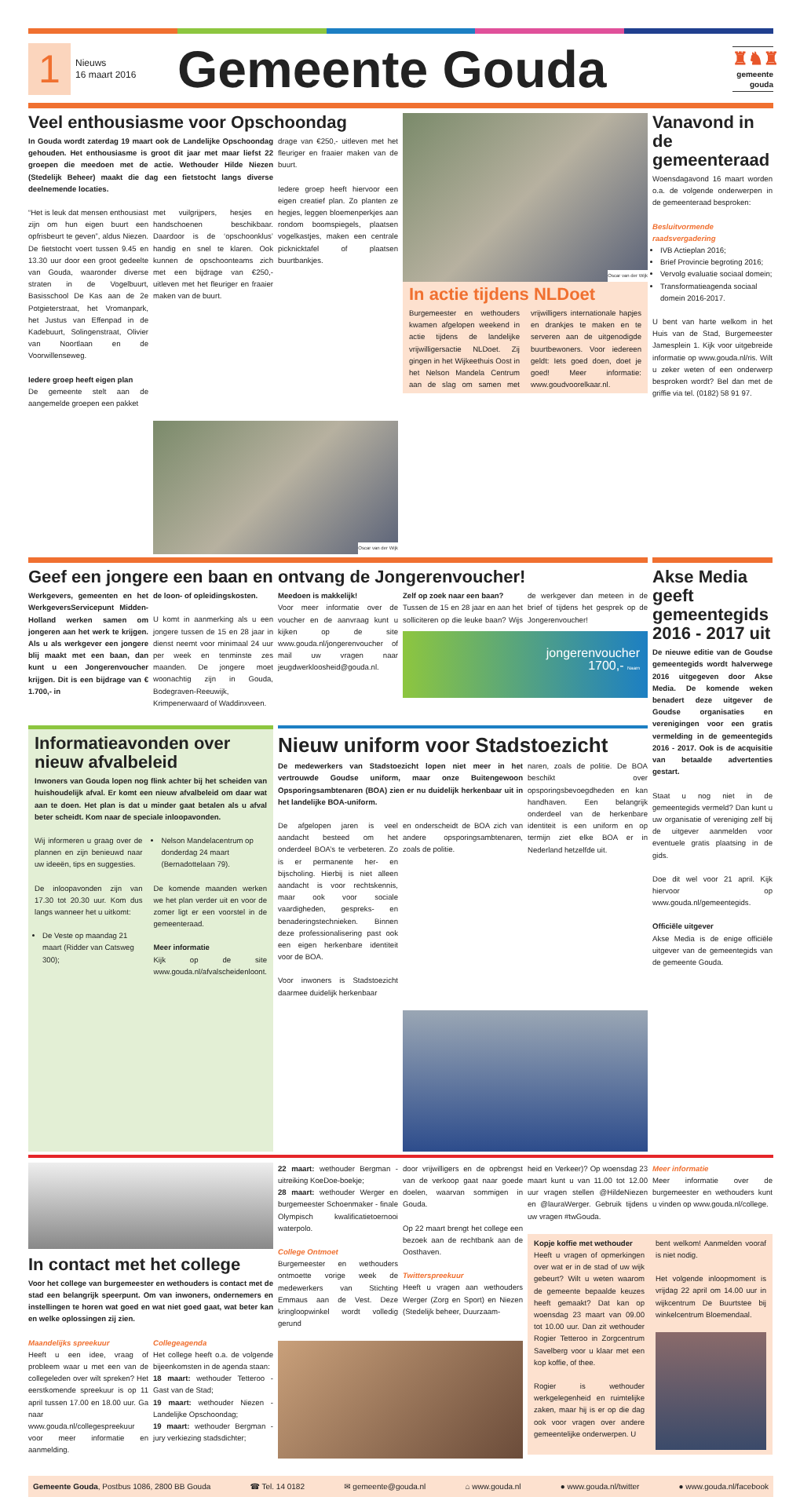1
Nieuws
16 maart 2016
Gemeente Gouda
♜♞♜
gemeente
gouda
Veel enthousiasme voor Opschoondag
In Gouda wordt zaterdag 19 maart ook de Landelijke Opschoondag gehouden. Het enthousiasme is groot dit jaar met maar liefst 22 groepen die meedoen met de actie. Wethouder Hilde Niezen (Stedelijk Beheer) maakt die dag een fietstocht langs diverse deelnemende locaties.
“Het is leuk dat mensen enthousiast zijn om hun eigen buurt een opfrisbeurt te geven”, aldus Niezen. De fietstocht voert tussen 9.45 en 13.30 uur door een groot gedeelte van Gouda, waaronder diverse straten in de Vogelbuurt, Basisschool De Kas aan de 2e Potgieterstraat, het Vromanpark, het Justus van Effenpad in de Kadebuurt, Solingenstraat, Olivier van Noortlaan en de Voorwillenseweg.
Iedere groep heeft eigen plan
De gemeente stelt aan de aangemelde groepen een pakket
met vuilgrijpers, hesjes en handschoenen beschikbaar. Daardoor is de ‘opschoonklus’ handig en snel te klaren. Ook kunnen de opschoonteams zich met een bijdrage van €250,- uitleven met het fleuriger en fraaier maken van de buurt.
drage van €250,- uitleven met het fleuriger en fraaier maken van de buurt.
Iedere groep heeft hiervoor een eigen creatief plan. Zo planten ze hegjes, leggen bloemenperkjes aan rondom boomspiegels, plaatsen vogelkastjes, maken een centrale picknicktafel of plaatsen buurtbankjes.
Oscar van der Wijk
Oscar van der Wijk
In actie tijdens NLDoet
Burgemeester en wethouders kwamen afgelopen weekend in actie tijdens de landelijke vrijwilligersactie NLDoet. Zij gingen in het Wijkeethuis Oost in het Nelson Mandela Centrum aan de slag om samen met vrijwilligers internationale hapjes en drankjes te maken en te serveren aan de uitgenodigde buurtbewoners. Voor iedereen geldt: Iets goed doen, doet je goed! Meer informatie: www.goudvoorelkaar.nl.
Vanavond in de gemeenteraad
Woensdagavond 16 maart worden o.a. de volgende onderwerpen in de gemeenteraad besproken:
Besluitvormende raadsvergadering
IVB Actieplan 2016;
Brief Provincie begroting 2016;
Vervolg evaluatie sociaal domein;
Transformatieagenda sociaal domein 2016-2017.
U bent van harte welkom in het Huis van de Stad, Burgemeester Jamesplein 1. Kijk voor uitgebreide informatie op www.gouda.nl/ris. Wilt u zeker weten of een onderwerp besproken wordt? Bel dan met de griffie via tel. (0182) 58 91 97.
Geef een jongere een baan en ontvang de Jongerenvoucher!
Werkgevers, gemeenten en het WerkgeversServicepunt Midden-Holland werken samen om jongeren aan het werk te krijgen. Als u als werkgever een jongere blij maakt met een baan, dan kunt u een Jongerenvoucher krijgen. Dit is een bijdrage van € 1.700,- in
de loon- of opleidingskosten.
U komt in aanmerking als u een jongere tussen de 15 en 28 jaar in dienst neemt voor minimaal 24 uur per week en tenminste zes maanden. De jongere moet woonachtig zijn in Gouda, Bodegraven-Reeuwijk, Krimpenerwaard of Waddinxveen.
Meedoen is makkelijk!
Voor meer informatie over de voucher en de aanvraag kunt u kijken op de site www.gouda.nl/jongerenvoucher of mail uw vragen naar jeugdwerkloosheid@gouda.nl.
Zelf op zoek naar een baan?
Tussen de 15 en 28 jaar en aan het solliciteren op die leuke baan? Wijs de werkgever dan meteen in de brief of tijdens het gesprek op de Jongerenvoucher!
jongerenvoucher
1700,- Naam
Informatieavonden over nieuw afvalbeleid
Inwoners van Gouda lopen nog flink achter bij het scheiden van huishoudelijk afval. Er komt een nieuw afvalbeleid om daar wat aan te doen. Het plan is dat u minder gaat betalen als u afval beter scheidt. Kom naar de speciale inloopavonden.
Wij informeren u graag over de plannen en zijn benieuwd naar uw ideeën, tips en suggesties.
De inloopavonden zijn van 17.30 tot 20.30 uur. Kom dus langs wanneer het u uitkomt:
De Veste op maandag 21 maart (Ridder van Catsweg 300);
Nelson Mandelacentrum op donderdag 24 maart (Bernadottelaan 79).
De komende maanden werken we het plan verder uit en voor de zomer ligt er een voorstel in de gemeenteraad.
Meer informatie
Kijk op de site www.gouda.nl/afvalscheidenloont.
Nieuw uniform voor Stadstoezicht
De medewerkers van Stadstoezicht lopen niet meer in het vertrouwde Goudse uniform, maar onze Buitengewoon Opsporingsambtenaren (BOA) zien er nu duidelijk herkenbaar uit in het landelijke BOA-uniform.
De afgelopen jaren is veel aandacht besteed om het onderdeel BOA’s te verbeteren. Zo is er permanente her- en bijscholing. Hierbij is niet alleen aandacht is voor rechtskennis, maar ook voor sociale vaardigheden, gespreks- en benaderingstechnieken. Binnen deze professionalisering past ook een eigen herkenbare identiteit voor de BOA.
Voor inwoners is Stadstoezicht daarmee duidelijk herkenbaar
en onderscheidt de BOA zich van andere opsporingsambtenaren, zoals de politie.
naren, zoals de politie. De BOA beschikt over opsporingsbevoegdheden en kan handhaven. Een belangrijk onderdeel van de herkenbare identiteit is een uniform en op termijn ziet elke BOA er in Nederland hetzelfde uit.
Akse Media geeft gemeentegids 2016 - 2017 uit
De nieuwe editie van de Goudse gemeentegids wordt halverwege 2016 uitgegeven door Akse Media. De komende weken benadert deze uitgever de Goudse organisaties en verenigingen voor een gratis vermelding in de gemeentegids 2016 - 2017. Ook is de acquisitie van betaalde advertenties gestart.
Staat u nog niet in de gemeentegids vermeld? Dan kunt u uw organisatie of vereniging zelf bij de uitgever aanmelden voor eventuele gratis plaatsing in de gids.
Doe dit wel voor 21 april. Kijk hiervoor op www.gouda.nl/gemeentegids.
Officiële uitgever
Akse Media is de enige officiële uitgever van de gemeentegids van de gemeente Gouda.
In contact met het college
Voor het college van burgemeester en wethouders is contact met de stad een belangrijk speerpunt. Om van inwoners, ondernemers en instellingen te horen wat goed en wat niet goed gaat, wat beter kan en welke oplossingen zij zien.
Maandelijks spreekuur
Heeft u een idee, vraag of probleem waar u met een van de collegeleden over wilt spreken? Het eerstkomende spreekuur is op 11 april tussen 17.00 en 18.00 uur. Ga naar www.gouda.nl/collegespreekuur voor meer informatie en aanmelding.
Collegeagenda
Het college heeft o.a. de volgende bijeenkomsten in de agenda staan:
18 maart: wethouder Tetteroo - Gast van de Stad;
19 maart: wethouder Niezen - Landelijke Opschoondag;
19 maart: wethouder Bergman - jury verkiezing stadsdichter;
22 maart: wethouder Bergman - uitreiking KoeDoe-boekje;
28 maart: wethouder Werger en burgemeester Schoenmaker - finale Olympisch kwalificatietoernooi waterpolo.
College Ontmoet
Burgemeester en wethouders ontmoette vorige week de medewerkers van Stichting Emmaus aan de Vest. Deze kringloopwinkel wordt volledig gerund
door vrijwilligers en de opbrengst van de verkoop gaat naar goede doelen, waarvan sommigen in Gouda.
Op 22 maart brengt het college een bezoek aan de rechtbank aan de Oosthaven.
Twitterspreekuur
Heeft u vragen aan wethouders Werger (Zorg en Sport) en Niezen (Stedelijk beheer, Duurzaam-
heid en Verkeer)? Op woensdag 23 maart kunt u van 11.00 tot 12.00 uur vragen stellen @HildeNiezen en @lauraWerger. Gebruik tijdens uw vragen #twGouda.
Meer informatie
Meer informatie over de burgemeester en wethouders kunt u vinden op www.gouda.nl/college.
Kopje koffie met wethouder
Heeft u vragen of opmerkingen over wat er in de stad of uw wijk gebeurt? Wilt u weten waarom de gemeente bepaalde keuzes heeft gemaakt? Dat kan op woensdag 23 maart van 09.00 tot 10.00 uur. Dan zit wethouder Rogier Tetteroo in Zorgcentrum Savelberg voor u klaar met een kop koffie, of thee.
Rogier is wethouder werkgelegenheid en ruimtelijke zaken, maar hij is er op die dag ook voor vragen over andere gemeentelijke onderwerpen. U
bent welkom! Aanmelden vooraf is niet nodig.
Het volgende inloopmoment is vrijdag 22 april om 14.00 uur in wijkcentrum De Buurtstee bij winkelcentrum Bloemendaal.
Gemeente Gouda, Postbus 1086, 2800 BB Gouda ☎ Tel. 14 0182 ✉ gemeente@gouda.nl ⌂ www.gouda.nl ● www.gouda.nl/twitter ● www.gouda.nl/facebook